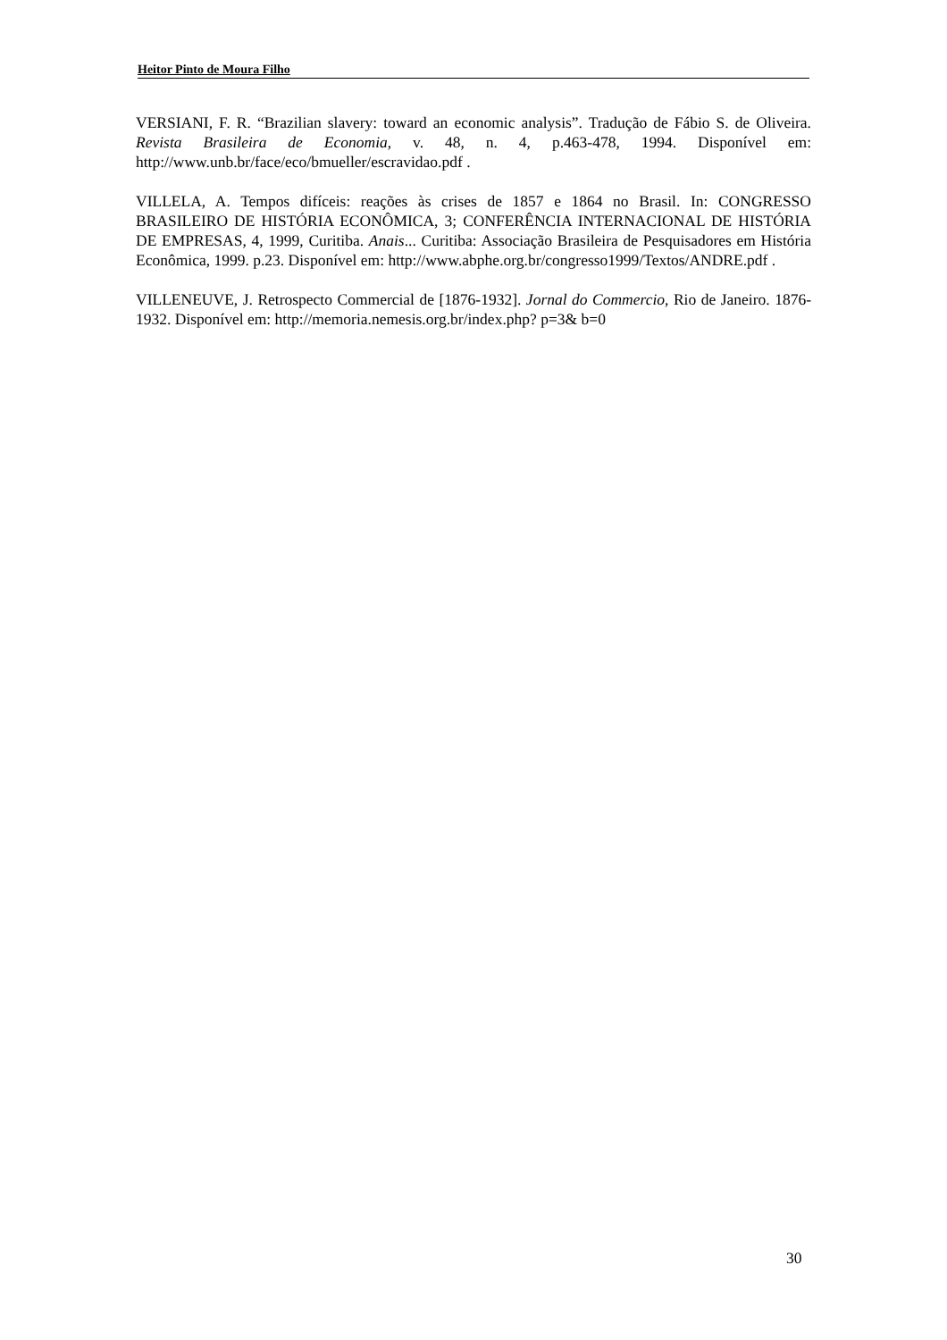Heitor Pinto de Moura Filho
VERSIANI, F. R. “Brazilian slavery: toward an economic analysis”. Tradução de Fábio S. de Oliveira. Revista Brasileira de Economia, v. 48, n. 4, p.463-478, 1994. Disponível em: http://www.unb.br/face/eco/bmueller/escravidao.pdf .
VILLELA, A. Tempos difíceis: reações às crises de 1857 e 1864 no Brasil. In: CONGRESSO BRASILEIRO DE HISTÓRIA ECONÔMICA, 3; CONFERÊNCIA INTERNACIONAL DE HISTÓRIA DE EMPRESAS, 4, 1999, Curitiba. Anais... Curitiba: Associação Brasileira de Pesquisadores em História Econômica, 1999. p.23. Disponível em: http://www.abphe.org.br/congresso1999/Textos/ANDRE.pdf .
VILLENEUVE, J. Retrospecto Commercial de [1876-1932]. Jornal do Commercio, Rio de Janeiro. 1876-1932. Disponível em: http://memoria.nemesis.org.br/index.php? p=3& b=0
30